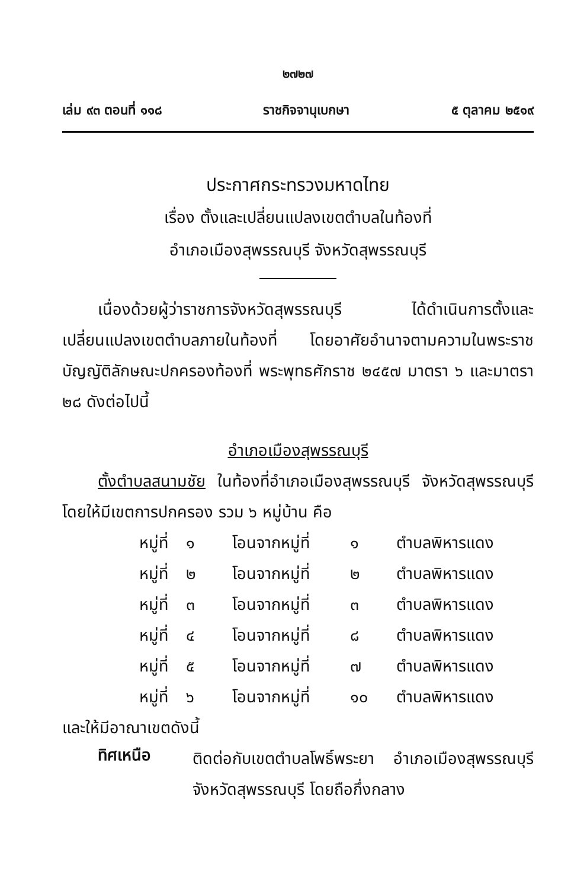๒๗๒๗
เล่ม ๙๓ ตอนที่ ๑๑๘ ราชกิจจานุเบกษา ๕ ตุลาคม ๒๕๑๙
ประกาศกระทรวงมหาดไทย
เรื่อง ตั้งและเปลี่ยนแปลงเขตตำบลในท้องที่
อำเภอเมืองสุพรรณบุรี จังหวัดสุพรรณบุรี
เนื่องด้วยผู้ว่าราชการจังหวัดสุพรรณบุรี ได้ดำเนินการตั้งและเปลี่ยนแปลงเขตตำบลภายในท้องที่ โดยอาศัยอำนาจตามความในพระราชบัญญัติลักษณะปกครองท้องที่ พระพุทธศักราช ๒๔๕๗ มาตรา ๖ และมาตรา ๒๘ ดังต่อไปนี้
อำเภอเมืองสุพรรณบุรี
ตั้งตำบลสนามชัย ในท้องที่อำเภอเมืองสุพรรณบุรี จังหวัดสุพรรณบุรี โดยให้มีเขตการปกครอง รวม ๖ หมู่บ้าน คือ
หมู่ที่ ๑ โอนจากหมู่ที่ ๑ ตำบลพิหารแดง
หมู่ที่ ๒ โอนจากหมู่ที่ ๒ ตำบลพิหารแดง
หมู่ที่ ๓ โอนจากหมู่ที่ ๓ ตำบลพิหารแดง
หมู่ที่ ๔ โอนจากหมู่ที่ ๘ ตำบลพิหารแดง
หมู่ที่ ๕ โอนจากหมู่ที่ ๗ ตำบลพิหารแดง
หมู่ที่ ๖ โอนจากหมู่ที่ ๑๐ ตำบลพิหารแดง
และให้มีอาณาเขตดังนี้
ทิศเหนือ
ติดต่อกับเขตตำบลโพธิ์พระยา อำเภอเมืองสุพรรณบุรี จังหวัดสุพรรณบุรี โดยถือกึ่งกลาง